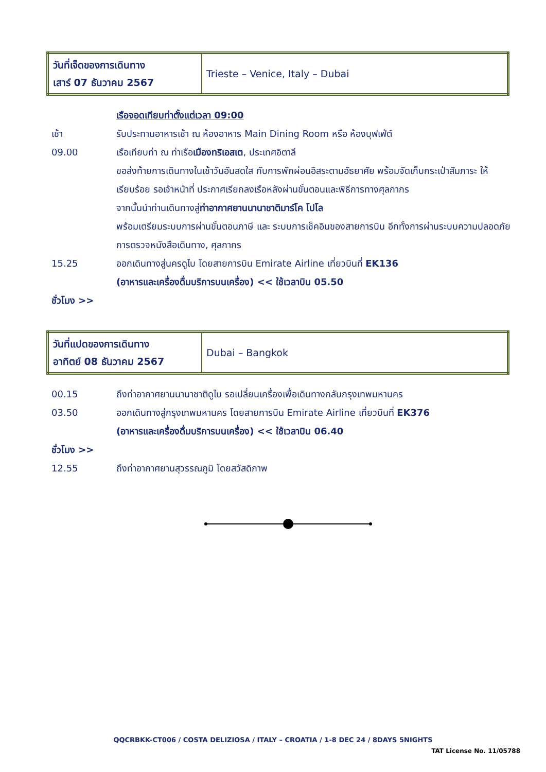| วันที่เจ็ดของการเดินทาง เสาร์ 07 ธันวาคม 2567 | Trieste – Venice, Italy – Dubai |
| | เรือจอดเทียบท่าตั้งแต่เวลา 09:00 |
| เช้า | รับประทานอาหารเช้า ณ ห้องอาหาร Main Dining Room หรือ ห้องบุฟเฟ่ต์ |
| 09.00 | เรือเทียบท่า ณ ท่าเรือ เมืองทริเอสเต , ประเทศอิตาลี ขอส่งท้ายการเดินทางในเช้าวันอันสดใส กับการพักผ่อนอิสระตามอัธยาศัย พร้อมจัดเก็บกระเป๋าสัมภาระ ให้เรียบร้อย รอเจ้าหน้าที่ ประกาศเรียกลงเรือหลังผ่านขั้นตอนและพิธีการทางศุลกากร จากนั้นนำท่านเดินทางสู่ ท่าอากาศยานนานาชาติมาร์โค โปโล พร้อมเตรียมระบบการผ่านขั้นตอนภาษี และ ระบบการเช็คอินของสายการบิน อีกทั้งการผ่านระบบความปลอดภัย การตรวจหนังสือเดินทาง, ศุลกากร |
| 15.25 | ออกเดินทางสู่นครดูไบ โดยสายการบิน Emirate Airline เที่ยวบินที่ EK136 (อาหารและเครื่องดื่มบริการบนเครื่อง) << ใช้เวลาบิน 05.50 |
| ชั่วโมง >> | |
| วันที่แปดของการเดินทาง อาทิตย์ 08 ธันวาคม 2567 | Dubai – Bangkok |
| 00.15 | ถึงท่าอากาศยานนานาชาติดูไบ รอเปลี่ยนเครื่องเพื่อเดินทางกลับกรุงเทพมหานคร |
| 03.50 | ออกเดินทางสู่กรุงเทพมหานคร โดยสายการบิน Emirate Airline เที่ยวบินที่ EK376 (อาหารและเครื่องดื่มบริการบนเครื่อง) << ใช้เวลาบิน 06.40 |
| ชั่วโมง >> | |
| 12.55 | ถึงท่าอากาศยานสุวรรณภูมิ โดยสวัสดิภาพ |
QQCRBKK-CT006 / COSTA DELIZIOSA / ITALY – CROATIA / 1-8 DEC 24 / 8DAYS 5NIGHTS
TAT License No. 11/05788